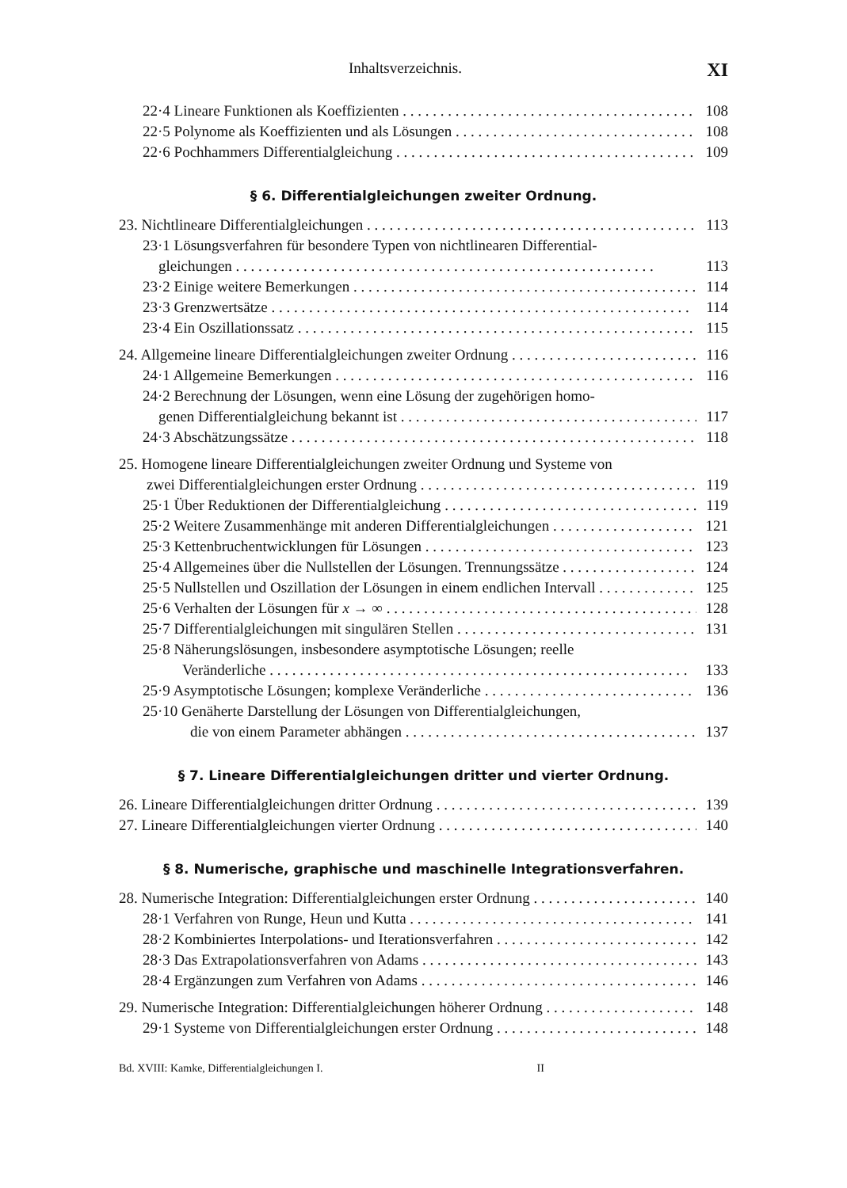Inhaltsverzeichnis. XI
22·4 Lineare Funktionen als Koeffizienten 108
22·5 Polynome als Koeffizienten und als Lösungen 108
22·6 Pochhammers Differentialgleichung 109
§ 6. Differentialgleichungen zweiter Ordnung.
23. Nichtlineare Differentialgleichungen 113
23·1 Lösungsverfahren für besondere Typen von nichtlinearen Differential-
gleichungen 113
23·2 Einige weitere Bemerkungen 114
23·3 Grenzwertsätze 114
23·4 Ein Oszillationssatz 115
24. Allgemeine lineare Differentialgleichungen zweiter Ordnung 116
24·1 Allgemeine Bemerkungen 116
24·2 Berechnung der Lösungen, wenn eine Lösung der zugehörigen homo-
genen Differentialgleichung bekannt ist 117
24·3 Abschätzungssätze 118
25. Homogene lineare Differentialgleichungen zweiter Ordnung und Systeme von
zwei Differentialgleichungen erster Ordnung 119
25·1 Über Reduktionen der Differentialgleichung 119
25·2 Weitere Zusammenhänge mit anderen Differentialgleichungen 121
25·3 Kettenbruchentwicklungen für Lösungen 123
25·4 Allgemeines über die Nullstellen der Lösungen. Trennungssätze 124
25·5 Nullstellen und Oszillation der Lösungen in einem endlichen Intervall 125
25·6 Verhalten der Lösungen für x → ∞ 128
25·7 Differentialgleichungen mit singulären Stellen 131
25·8 Näherungslösungen, insbesondere asymptotische Lösungen; reelle
Veränderliche 133
25·9 Asymptotische Lösungen; komplexe Veränderliche 136
25·10 Genäherte Darstellung der Lösungen von Differentialgleichungen,
die von einem Parameter abhängen 137
§ 7. Lineare Differentialgleichungen dritter und vierter Ordnung.
26. Lineare Differentialgleichungen dritter Ordnung 139
27. Lineare Differentialgleichungen vierter Ordnung 140
§ 8. Numerische, graphische und maschinelle Integrationsverfahren.
28. Numerische Integration: Differentialgleichungen erster Ordnung 140
28·1 Verfahren von Runge, Heun und Kutta 141
28·2 Kombiniertes Interpolations- und Iterationsverfahren 142
28·3 Das Extrapolationsverfahren von Adams 143
28·4 Ergänzungen zum Verfahren von Adams 146
29. Numerische Integration: Differentialgleichungen höherer Ordnung 148
29·1 Systeme von Differentialgleichungen erster Ordnung 148
Bd. XVIII: Kamke, Differentialgleichungen I. II